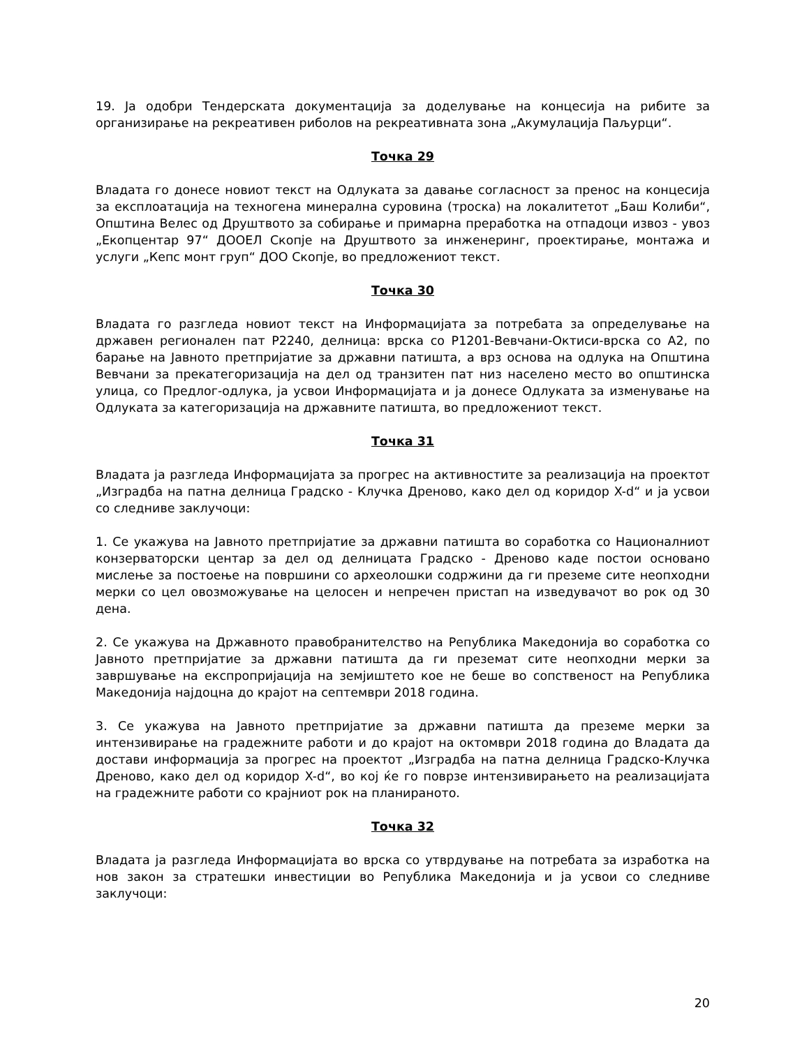19. Ја одобри Тендерската документација за доделување на концесија на рибите за организирање на рекреативен риболов на рекреативната зона „Акумулација Паљурци“.
Точка 29
Владата го донесе новиот текст на Одлуката за давање согласност за пренос на концесија за експлоатација на техногена минерална суровина (троска) на локалитетот „Баш Колиби“, Општина Велес од Друштвото за собирање и примарна преработка на отпадоци извоз - увоз „Екопцентар 97“ ДООЕЛ Скопје на Друштвото за инженеринг, проектирање, монтажа и услуги „Кепс монт груп“ ДОО Скопје, во предложениот текст.
Точка 30
Владата го разгледа новиот текст на Информацијата за потребата за определување на државен регионален пат Р2240, делница: врска со Р1201-Вевчани-Октиси-врска со А2, по барање на Јавното претпријатие за државни патишта, а врз основа на одлука на Општина Вевчани за прекатегоризација на дел од транзитен пат низ населено место во општинска улица, со Предлог-одлука, ја усвои Информацијата и ја донесе Одлуката за изменување на Одлуката за категоризација на државните патишта, во предложениот текст.
Точка 31
Владата ја разгледа Информацијата за прогрес на активностите за реализација на проектот „Изградба на патна делница Градско - Клучка Дреново, како дел од коридор X-d“ и ја усвои со следниве заклучоци:
1. Се укажува на Јавното претпријатие за државни патишта во соработка со Националниот конзерваторски центар за дел од делницата Градско - Дреново каде постои основано мислење за постоење на површини со археолошки содржини да ги преземе сите неопходни мерки со цел овозможување на целосен и непречен пристап на изведувачот во рок од 30 дена.
2. Се укажува на Државното правобранителство на Република Македонија во соработка со Јавното претпријатие за државни патишта да ги преземат сите неопходни мерки за завршување на експропријација на земјиштето кое не беше во сопственост на Република Македонија најдоцна до крајот на септември 2018 година.
3. Се укажува на Јавното претпријатие за државни патишта да преземе мерки за интензивирање на градежните работи и до крајот на октомври 2018 година до Владата да достави информација за прогрес на проектот „Изградба на патна делница Градско-Клучка Дреново, како дел од коридор X-d“, во кој ќе го поврзе интензивирањето на реализацијата на градежните работи со крајниот рок на планираното.
Точка 32
Владата ја разгледа Информацијата во врска со утврдување на потребата за изработка на нов закон за стратешки инвестиции во Република Македонија и ја усвои со следниве заклучоци:
20